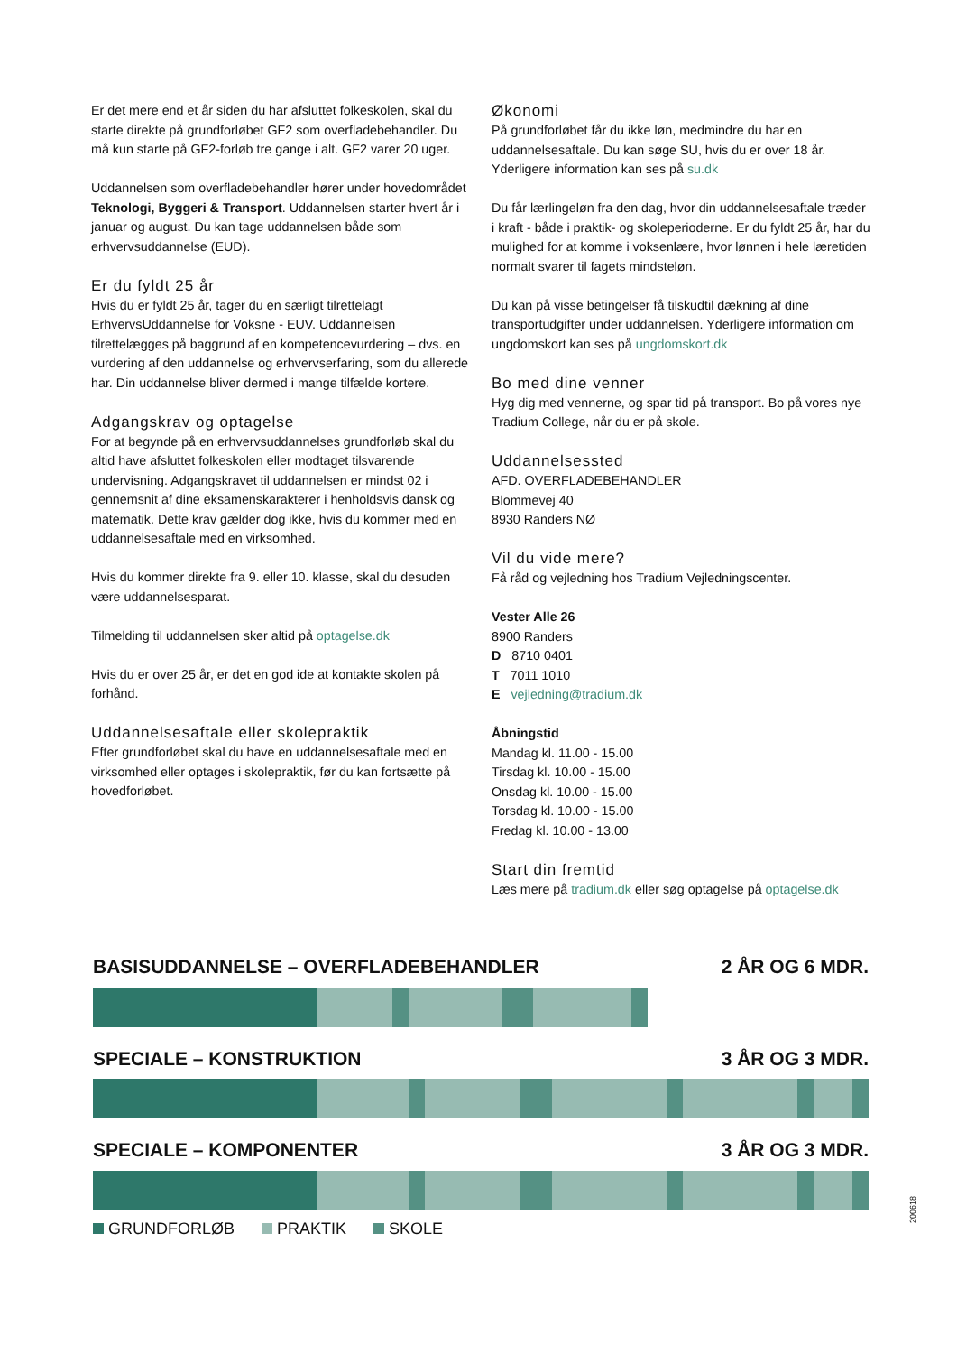Er det mere end et år siden du har afsluttet folkeskolen, skal du starte direkte på grundforløbet GF2 som overfladebehandler. Du må kun starte på GF2-forløb tre gange i alt. GF2 varer 20 uger.
Uddannelsen som overfladebehandler hører under hovedområdet Teknologi, Byggeri & Transport. Uddannelsen starter hvert år i januar og august. Du kan tage uddannelsen både som erhvervsuddannelse (EUD).
Er du fyldt 25 år
Hvis du er fyldt 25 år, tager du en særligt tilrettelagt ErhvervsUddannelse for Voksne - EUV. Uddannelsen tilrettelægges på baggrund af en kompetencevurdering – dvs. en vurdering af den uddannelse og erhvervserfaring, som du allerede har. Din uddannelse bliver dermed i mange tilfælde kortere.
Adgangskrav og optagelse
For at begynde på en erhvervsuddannelses grundforløb skal du altid have afsluttet folkeskolen eller modtaget tilsvarende undervisning. Adgangskravet til uddannelsen er mindst 02 i gennemsnit af dine eksamenskarakterer i henholdsvis dansk og matematik. Dette krav gælder dog ikke, hvis du kommer med en uddannelsesaftale med en virksomhed.
Hvis du kommer direkte fra 9. eller 10. klasse, skal du desuden være uddannelsesparat.
Tilmelding til uddannelsen sker altid på optagelse.dk
Hvis du er over 25 år, er det en god ide at kontakte skolen på forhånd.
Uddannelsesaftale eller skolepraktik
Efter grundforløbet skal du have en uddannelsesaftale med en virksomhed eller optages i skolepraktik, før du kan fortsætte på hovedforløbet.
Økonomi
På grundforløbet får du ikke løn, medmindre du har en uddannelsesaftale. Du kan søge SU, hvis du er over 18 år. Yderligere information kan ses på su.dk
Du får lærlingeløn fra den dag, hvor din uddannelsesaftale træder i kraft - både i praktik- og skoleperioderne. Er du fyldt 25 år, har du mulighed for at komme i voksenlære, hvor lønnen i hele læretiden normalt svarer til fagets mindsteløn.
Du kan på visse betingelser få tilskudtil dækning af dine transportudgifter under uddannelsen. Yderligere information om ungdomskort kan ses på ungdomskort.dk
Bo med dine venner
Hyg dig med vennerne, og spar tid på transport. Bo på vores nye Tradium College, når du er på skole.
Uddannelsessted
AFD. OVERFLADEBEHANDLER
Blommevej 40
8930 Randers NØ
Vil du vide mere?
Få råd og vejledning hos Tradium Vejledningscenter.
Vester Alle 26
8900 Randers
D 8710 0401
T 7011 1010
E vejledning@tradium.dk
Åbningstid
Mandag kl. 11.00 - 15.00
Tirsdag kl. 10.00 - 15.00
Onsdag kl. 10.00 - 15.00
Torsdag kl. 10.00 - 15.00
Fredag kl. 10.00 - 13.00
Start din fremtid
Læs mere på tradium.dk eller søg optagelse på optagelse.dk
BASISUDDANNELSE – OVERFLADEBEHANDLER 2 ÅR OG 6 MDR.
SPECIALE – KONSTRUKTION 3 ÅR OG 3 MDR.
SPECIALE – KOMPONENTER 3 ÅR OG 3 MDR.
GRUNDFORLØB PRAKTIK SKOLE
200618